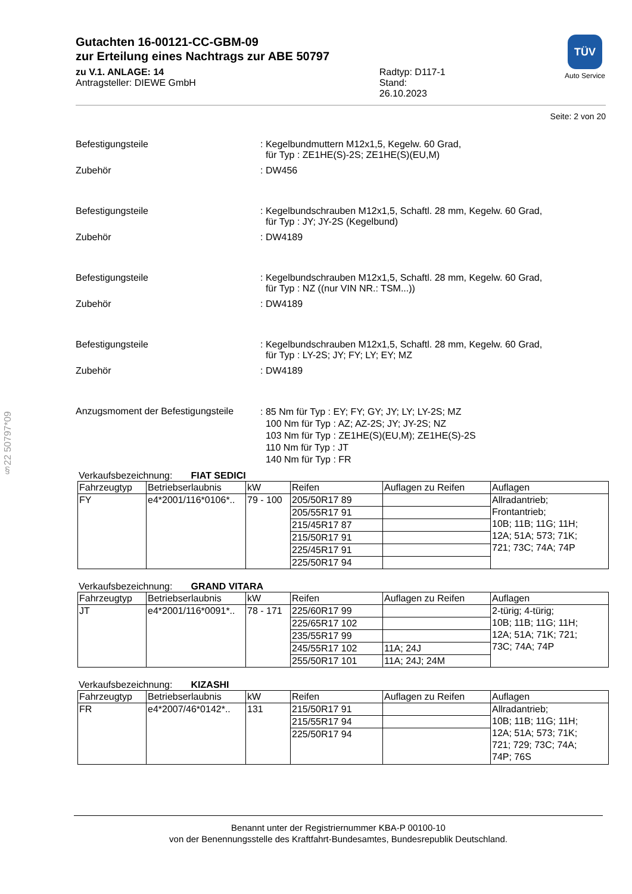§22 50797*09
Gutachten 16-00121-CC-GBM-09
zur Erteilung eines Nachtrags zur ABE 50797
zu V.1. ANLAGE: 14
Antragsteller: DIEWE GmbH
Radtyp: D117-1
Stand: 26.10.2023
TÜV
Auto Service
Seite: 2 von 20
Befestigungsteile : Kegelbundmuttern M12x1,5, Kegelw. 60 Grad,
für Typ : ZE1HE(S)-2S; ZE1HE(S)(EU,M)
Zubehör : DW456
Befestigungsteile : Kegelbundschrauben M12x1,5, Schaftl. 28 mm, Kegelw. 60 Grad,
für Typ : JY; JY-2S (Kegelbund)
Zubehör : DW4189
Befestigungsteile : Kegelbundschrauben M12x1,5, Schaftl. 28 mm, Kegelw. 60 Grad,
für Typ : NZ ((nur VIN NR.: TSM...))
Zubehör : DW4189
Befestigungsteile : Kegelbundschrauben M12x1,5, Schaftl. 28 mm, Kegelw. 60 Grad,
für Typ : LY-2S; JY; FY; LY; EY; MZ
Zubehör : DW4189
Anzugsmoment der Befestigungsteile
: 85 Nm für Typ : EY; FY; GY; JY; LY; LY-2S; MZ
100 Nm für Typ : AZ; AZ-2S; JY; JY-2S; NZ
103 Nm für Typ : ZE1HE(S)(EU,M); ZE1HE(S)-2S
110 Nm für Typ : JT
140 Nm für Typ : FR
Verkaufsbezeichnung: FIAT SEDICI
| Fahrzeugtyp | Betriebserlaubnis | kW | Reifen | Auflagen zu Reifen | Auflagen |
| --- | --- | --- | --- | --- | --- |
| FY | e4*2001/116*0106*.. | 79 - 100 | 205/50R17 89 | | Allradantrieb; Frontantrieb; 10B; 11B; 11G; 11H; 12A; 51A; 573; 71K; 721; 73C; 74A; 74P |
| | | | 205/55R17 91 | | |
| | | | 215/45R17 87 | | |
| | | | 215/50R17 91 | | |
| | | | 225/45R17 91 | | |
| | | | 225/50R17 94 | | |
Verkaufsbezeichnung: GRAND VITARA
| Fahrzeugtyp | Betriebserlaubnis | kW | Reifen | Auflagen zu Reifen | Auflagen |
| --- | --- | --- | --- | --- | --- |
| JT | e4*2001/116*0091*.. | 78 - 171 | 225/60R17 99 | | 2-türig; 4-türig; 10B; 11B; 11G; 11H; 12A; 51A; 71K; 721; 73C; 74A; 74P |
| | | | 225/65R17 102 | | |
| | | | 235/55R17 99 | | |
| | | | 245/55R17 102 | 11A; 24J | |
| | | | 255/50R17 101 | 11A; 24J; 24M | |
Verkaufsbezeichnung: KIZASHI
| Fahrzeugtyp | Betriebserlaubnis | kW | Reifen | Auflagen zu Reifen | Auflagen |
| --- | --- | --- | --- | --- | --- |
| FR | e4*2007/46*0142*.. | 131 | 215/50R17 91 | | Allradantrieb; 10B; 11B; 11G; 11H; 12A; 51A; 573; 71K; 721; 729; 73C; 74A; 74P; 76S |
| | | | 215/55R17 94 | | |
| | | | 225/50R17 94 | | |
Benannt unter der Registriernummer KBA-P 00100-10
von der Benennungsstelle des Kraftfahrt-Bundesamtes, Bundesrepublik Deutschland.